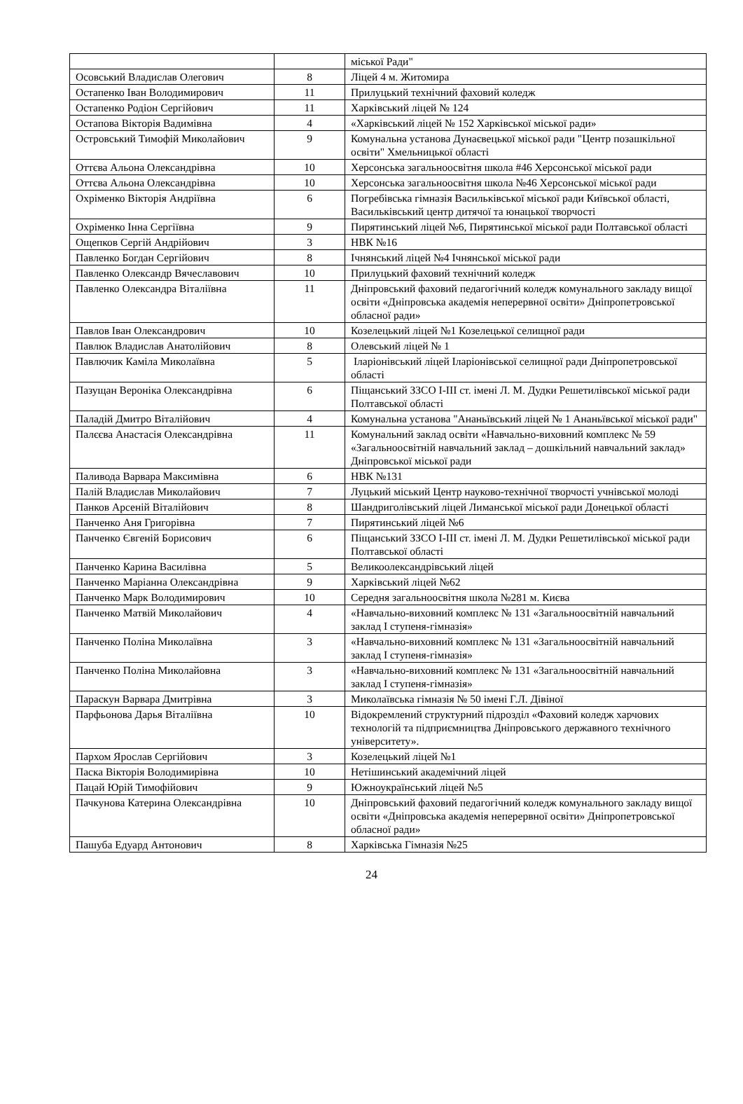| | | міської Ради" |
| Осовський Владислав Олегович | 8 | Ліцей 4 м. Житомира |
| Остапенко Іван Володимирович | 11 | Прилуцький технічний фаховий коледж |
| Остапенко Родіон Сергійович | 11 | Харківський ліцей № 124 |
| Остапова Вікторія Вадимівна | 4 | «Харківський ліцей № 152 Харківської міської ради» |
| Островський Тимофій Миколайович | 9 | Комунальна установа Дунаєвецької міської ради "Центр позашкільної освіти" Хмельницької області |
| Оттєва Альона Олександрівна | 10 | Херсонська загальноосвітня школа #46 Херсонської міської ради |
| Оттєва Альона Олександрівна | 10 | Херсонська загальноосвітня школа №46 Херсонської міської ради |
| Охріменко Вікторія Андріївна | 6 | Погребівська гімназія Васильківської міської ради Київської області, Васильківський центр дитячої та юнацької творчості |
| Охріменко Інна Сергіївна | 9 | Пирятинський ліцей №6, Пирятинської міської ради Полтавської області |
| Ощепков Сергій Андрійович | 3 | НВК №16 |
| Павленко Богдан Сергійович | 8 | Ічнянський ліцей №4 Ічнянської міської ради |
| Павленко Олександр Вячеславович | 10 | Прилуцький фаховий технічний коледж |
| Павленко Олександра Віталіївна | 11 | Дніпровський фаховий педагогічний коледж комунального закладу вищої освіти «Дніпровська академія неперервної освіти» Дніпропетровської обласної ради» |
| Павлов Іван Олександрович | 10 | Козелецький ліцей №1 Козелецької селищної ради |
| Павлюк Владислав Анатолійович | 8 | Олевський ліцей № 1 |
| Павлючик Каміла Миколаївна | 5 | Іларіонівський ліцей Іларіонівської селищної ради Дніпропетровської області |
| Пазущан Вероніка Олександрівна | 6 | Піщанський ЗЗСО І-ІІІ ст. імені Л. М. Дудки Решетилівської міської ради Полтавської області |
| Паладій Дмитро Віталійович | 4 | Комунальна установа "Ананьївський ліцей № 1 Ананьївської міської ради" |
| Палєєва Анастасія Олександрівна | 11 | Комунальний заклад освіти «Навчально-виховний комплекс № 59 «Загальноосвітній навчальний заклад – дошкільний навчальний заклад» Дніпровської міської ради |
| Паливода Варвара Максимівна | 6 | НВК №131 |
| Палій Владислав Миколайович | 7 | Луцький міський Центр науково-технічної творчості учнівської молоді |
| Панков Арсеній Віталійович | 8 | Шандриголівський ліцей Лиманської міської ради Донецької області |
| Панченко Аня Григорівна | 7 | Пирятинський ліцей №6 |
| Панченко Євгеній Борисович | 6 | Піщанський ЗЗСО І-ІІІ ст. імені Л. М. Дудки Решетилівської міської ради Полтавської області |
| Панченко Карина Василівна | 5 | Великоолександрівський ліцей |
| Панченко Маріанна Олександрівна | 9 | Харківський ліцей №62 |
| Панченко Марк Володимирович | 10 | Середня загальноосвітня школа №281 м. Києва |
| Панченко Матвій Миколайович | 4 | «Навчально-виховний комплекс № 131 «Загальноосвітній навчальний заклад І ступеня-гімназія» |
| Панченко Поліна Миколаївна | 3 | «Навчально-виховний комплекс № 131 «Загальноосвітній навчальний заклад І ступеня-гімназія» |
| Панченко Поліна Миколайовна | 3 | «Навчально-виховний комплекс № 131 «Загальноосвітній навчальний заклад І ступеня-гімназія» |
| Параскун Варвара Дмитрівна | 3 | Миколаївська гімназія № 50 імені Г.Л. Дівіної |
| Парфьонова Дарья Віталіївна | 10 | Відокремлений структурний підрозділ «Фаховий коледж харчових технологій та підприємництва Дніпровського державного технічного університету». |
| Пархом Ярослав Сергійович | 3 | Козелецький ліцей №1 |
| Паска Вікторія Володимирівна | 10 | Нетішинський академічний ліцей |
| Пацай Юрій Тимофійович | 9 | Южноукраїнський ліцей №5 |
| Пачкунова Катерина Олександрівна | 10 | Дніпровський фаховий педагогічний коледж комунального закладу вищої освіти «Дніпровська академія неперервної освіти» Дніпропетровської обласної ради» |
| Пашуба Едуард Антонович | 8 | Харківська Гімназія №25 |
24